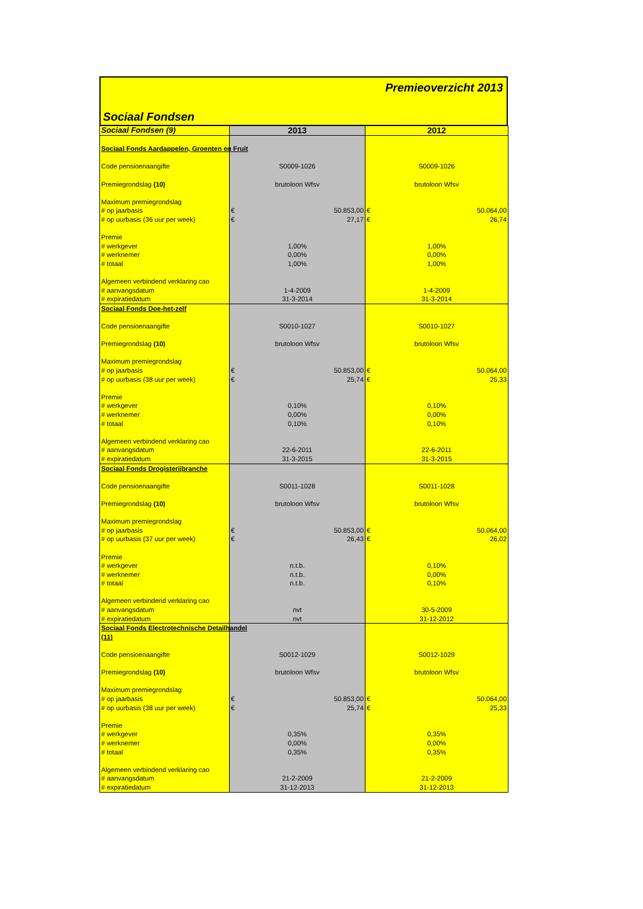Premieoverzicht 2013
Sociaal Fondsen
| Sociaal Fondsen (9) | 2013 | 2012 |
| --- | --- | --- |
| Sociaal Fonds Aardappelen, Groenten en Fruit | | | | |
| Code pensioenaangifte | S0009-1026 | | S0009-1026 | |
| Premiegrondslag (10) | brutoloon Wfsv | | brutoloon Wfsv | |
| Maximum premiegrondslag | | | | |
| # op jaarbasis | € | 50.853,00 | € | 50.064,00 |
| # op uurbasis (36 uur per week) | € | 27,17 | € | 26,74 |
| Premie | | | | |
| # werkgever | 1,00% | | 1,00% | |
| # werknemer | 0,00% | | 0,00% | |
| # totaal | 1,00% | | 1,00% | |
| Algemeen verbindend verklaring cao | | | | |
| # aanvangsdatum | 1-4-2009 | | 1-4-2009 | |
| # expiratiedatum | 31-3-2014 | | 31-3-2014 | |
| Sociaal Fonds Doe-het-zelf | | | | |
| Code pensioenaangifte | S0010-1027 | | S0010-1027 | |
| Premiegrondslag (10) | brutoloon Wfsv | | brutoloon Wfsv | |
| Maximum premiegrondslag | | | | |
| # op jaarbasis | € | 50.853,00 | € | 50.064,00 |
| # op uurbasis (38 uur per week) | € | 25,74 | € | 25,33 |
| Premie | | | | |
| # werkgever | 0,10% | | 0,10% | |
| # werknemer | 0,00% | | 0,00% | |
| # totaal | 0,10% | | 0,10% | |
| Algemeen verbindend verklaring cao | | | | |
| # aanvangsdatum | 22-6-2011 | | 22-6-2011 | |
| # expiratiedatum | 31-3-2015 | | 31-3-2015 | |
| Sociaal Fonds Drogisterijbranche | | | | |
| Code pensioenaangifte | S0011-1028 | | S0011-1028 | |
| Premiegrondslag (10) | brutoloon Wfsv | | brutoloon Wfsv | |
| Maximum premiegrondslag | | | | |
| # op jaarbasis | € | 50.853,00 | € | 50.064,00 |
| # op uurbasis (37 uur per week) | € | 26,43 | € | 26,02 |
| Premie | | | | |
| # werkgever | n.t.b. | | 0,10% | |
| # werknemer | n.t.b. | | 0,00% | |
| # totaal | n.t.b. | | 0,10% | |
| Algemeen verbindend verklaring cao | | | | |
| # aanvangsdatum | nvt | | 30-5-2009 | |
| # expiratiedatum | nvt | | 31-12-2012 | |
| Sociaal Fonds Electrotechnische Detailhandel | | | | |
| (11) | | | | |
| Code pensioenaangifte | S0012-1029 | | S0012-1029 | |
| Premiegrondslag (10) | brutoloon Wfsv | | brutoloon Wfsv | |
| Maximum premiegrondslag | | | | |
| # op jaarbasis | € | 50.853,00 | € | 50.064,00 |
| # op uurbasis (38 uur per week) | € | 25,74 | € | 25,33 |
| Premie | | | | |
| # werkgever | 0,35% | | 0,35% | |
| # werknemer | 0,00% | | 0,00% | |
| # totaal | 0,35% | | 0,35% | |
| Algemeen verbindend verklaring cao | | | | |
| # aanvangsdatum | 21-2-2009 | | 21-2-2009 | |
| # expiratiedatum | 31-12-2013 | | 31-12-2013 | |